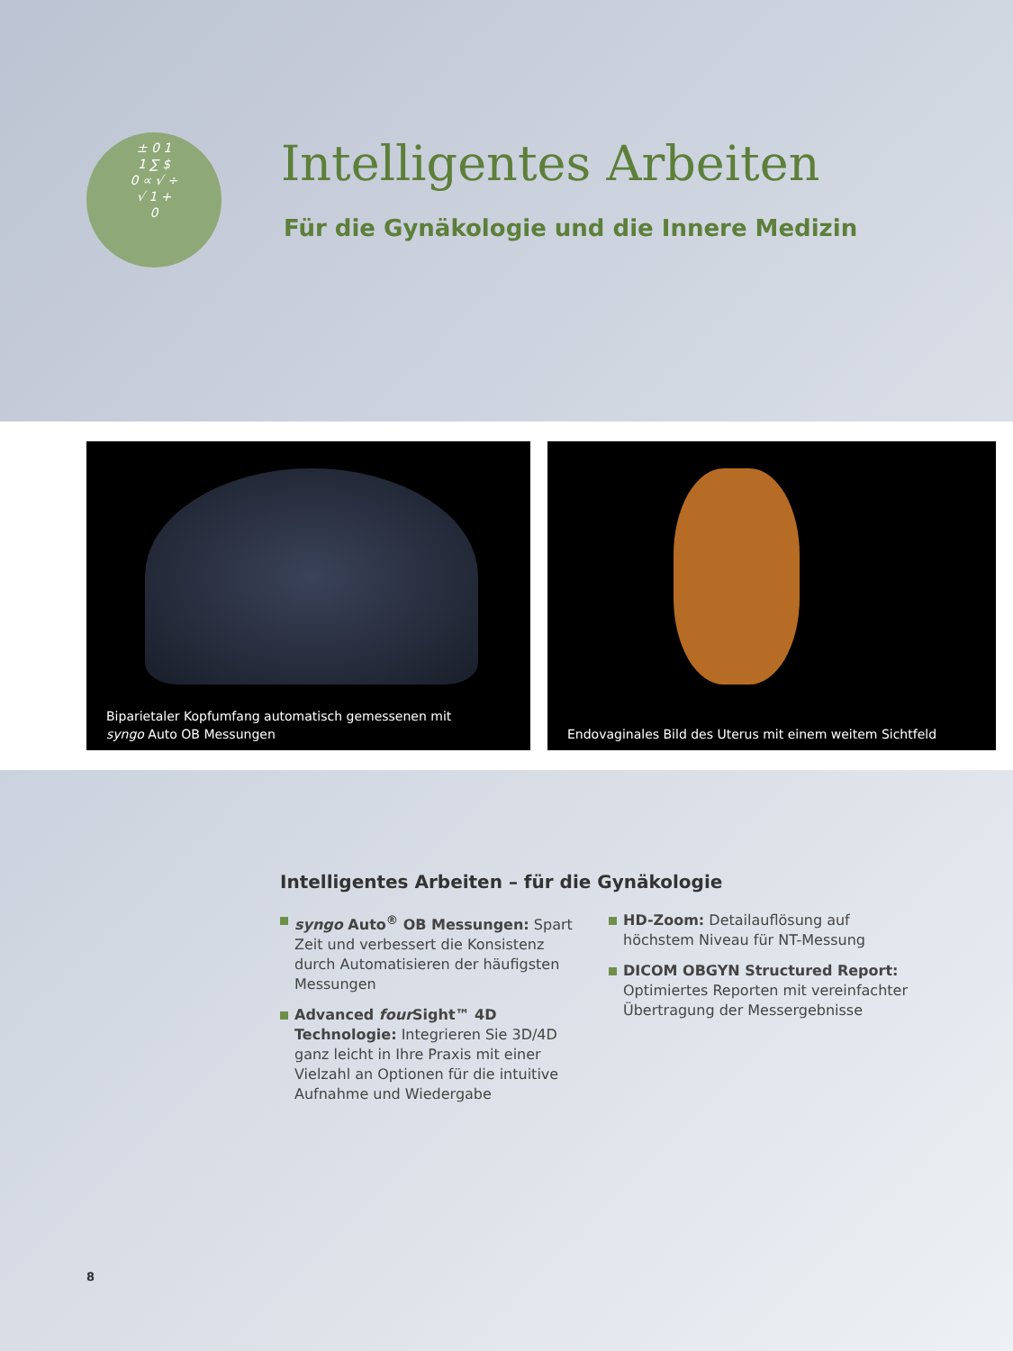± 0 1
1 ∑ $
0 ∝ √ ÷
√ 1 +
0
Intelligentes Arbeiten
Für die Gynäkologie und die Innere Medizin
Biparietaler Kopfumfang automatisch gemessenen mit
syngo Auto OB Messungen
Endovaginales Bild des Uterus mit einem weitem Sichtfeld
Intelligentes Arbeiten – für die Gynäkologie
syngo Auto<sup>®</sup> OB Messungen: Spart Zeit und verbessert die Konsistenz durch Automatisieren der häufigsten Messungen
Advanced four Sight™ 4D Technologie: Integrieren Sie 3D/4D ganz leicht in Ihre Praxis mit einer Vielzahl an Optionen für die intuitive Aufnahme und Wiedergabe
HD-Zoom: Detailauflösung auf höchstem Niveau für NT-Messung
DICOM OBGYN Structured Report: Optimiertes Reporten mit vereinfachter Übertragung der Messergebnisse
8